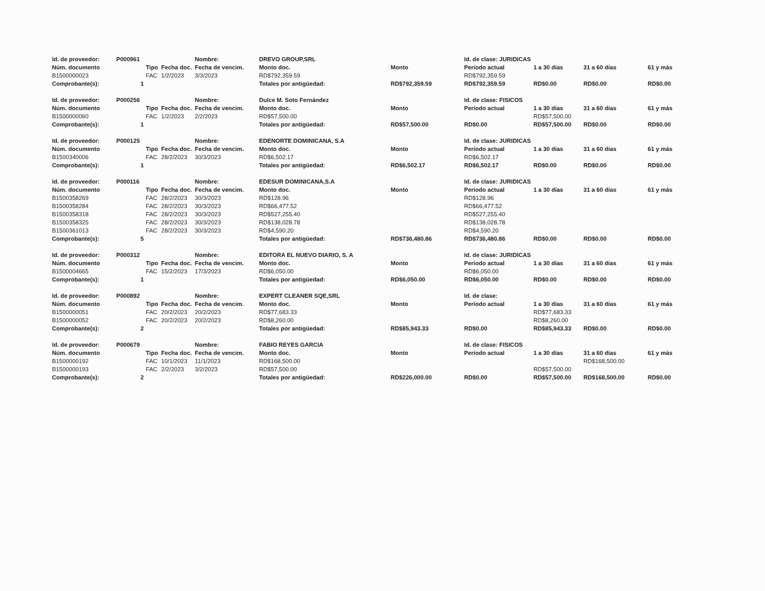| Id. de proveedor: | P000961 | | | Nombre: | DREVO GROUP,SRL | | Id. de clase: JURIDICAS | | | |
| Núm. documento | | Tipo | Fecha doc. | Fecha de vencim. | Monto doc. | Monto | Período actual | 1 a 30 días | 31 a 60 días | 61 y más |
| B1500000023 | | FAC | 1/2/2023 | 3/3/2023 | RD$792,359.59 | | RD$792,359.59 | | | |
| Comprobante(s): | 1 | | | | Totales por antigüedad: | RD$792,359.59 | RD$792,359.59 | RD$0.00 | RD$0.00 | RD$0.00 |
| Id. de proveedor: | P000256 | | | Nombre: | Dulce M. Soto Fernández | | Id. de clase: FISICOS | | | |
| Núm. documento | | Tipo | Fecha doc. | Fecha de vencim. | Monto doc. | Monto | Período actual | 1 a 30 días | 31 a 60 días | 61 y más |
| B1500000060 | | FAC | 1/2/2023 | 2/2/2023 | RD$57,500.00 | | | RD$57,500.00 | | |
| Comprobante(s): | 1 | | | | Totales por antigüedad: | RD$57,500.00 | RD$0.00 | RD$57,500.00 | RD$0.00 | RD$0.00 |
| Id. de proveedor: | P000125 | | | Nombre: | EDENORTE DOMINICANA, S.A | | Id. de clase: JURIDICAS | | | |
| Núm. documento | | Tipo | Fecha doc. | Fecha de vencim. | Monto doc. | Monto | Período actual | 1 a 30 días | 31 a 60 días | 61 y más |
| B1500340006 | | FAC | 28/2/2023 | 30/3/2023 | RD$6,502.17 | | RD$6,502.17 | | | |
| Comprobante(s): | 1 | | | | Totales por antigüedad: | RD$6,502.17 | RD$6,502.17 | RD$0.00 | RD$0.00 | RD$0.00 |
| Id. de proveedor: | P000116 | | | Nombre: | EDESUR DOMINICANA,S.A | | Id. de clase: JURIDICAS | | | |
| Núm. documento | | Tipo | Fecha doc. | Fecha de vencim. | Monto doc. | Monto | Período actual | 1 a 30 días | 31 a 60 días | 61 y más |
| B1500358269 | | FAC | 28/2/2023 | 30/3/2023 | RD$128.96 | | RD$128.96 | | | |
| B1500358284 | | FAC | 28/2/2023 | 30/3/2023 | RD$66,477.52 | | RD$66,477.52 | | | |
| B1500358318 | | FAC | 28/2/2023 | 30/3/2023 | RD$527,255.40 | | RD$527,255.40 | | | |
| B1500358325 | | FAC | 28/2/2023 | 30/3/2023 | RD$138,028.78 | | RD$138,028.78 | | | |
| B1500361013 | | FAC | 28/2/2023 | 30/3/2023 | RD$4,590.20 | | RD$4,590.20 | | | |
| Comprobante(s): | 5 | | | | Totales por antigüedad: | RD$736,480.86 | RD$736,480.86 | RD$0.00 | RD$0.00 | RD$0.00 |
| Id. de proveedor: | P000312 | | | Nombre: | EDITORA EL NUEVO DIARIO, S. A | | Id. de clase: JURIDICAS | | | |
| Núm. documento | | Tipo | Fecha doc. | Fecha de vencim. | Monto doc. | Monto | Período actual | 1 a 30 días | 31 a 60 días | 61 y más |
| B1500004665 | | FAC | 15/2/2023 | 17/3/2023 | RD$6,050.00 | | RD$6,050.00 | | | |
| Comprobante(s): | 1 | | | | Totales por antigüedad: | RD$6,050.00 | RD$6,050.00 | RD$0.00 | RD$0.00 | RD$0.00 |
| Id. de proveedor: | P000892 | | | Nombre: | EXPERT CLEANER SQE,SRL | | Id. de clase: | | | |
| Núm. documento | | Tipo | Fecha doc. | Fecha de vencim. | Monto doc. | Monto | Período actual | 1 a 30 días | 31 a 60 días | 61 y más |
| B1500000051 | | FAC | 20/2/2023 | 20/2/2023 | RD$77,683.33 | | | RD$77,683.33 | | |
| B1500000052 | | FAC | 20/2/2023 | 20/2/2023 | RD$8,260.00 | | | RD$8,260.00 | | |
| Comprobante(s): | 2 | | | | Totales por antigüedad: | RD$85,943.33 | RD$0.00 | RD$85,943.33 | RD$0.00 | RD$0.00 |
| Id. de proveedor: | P000679 | | | Nombre: | FABIO REYES GARCIA | | Id. de clase: FISICOS | | | |
| Núm. documento | | Tipo | Fecha doc. | Fecha de vencim. | Monto doc. | Monto | Período actual | 1 a 30 días | 31 a 60 días | 61 y más |
| B1500000192 | | FAC | 10/1/2023 | 11/1/2023 | RD$168,500.00 | | | | RD$168,500.00 | |
| B1500000193 | | FAC | 2/2/2023 | 3/2/2023 | RD$57,500.00 | | | RD$57,500.00 | | |
| Comprobante(s): | 2 | | | | Totales por antigüedad: | RD$226,000.00 | RD$0.00 | RD$57,500.00 | RD$168,500.00 | RD$0.00 |